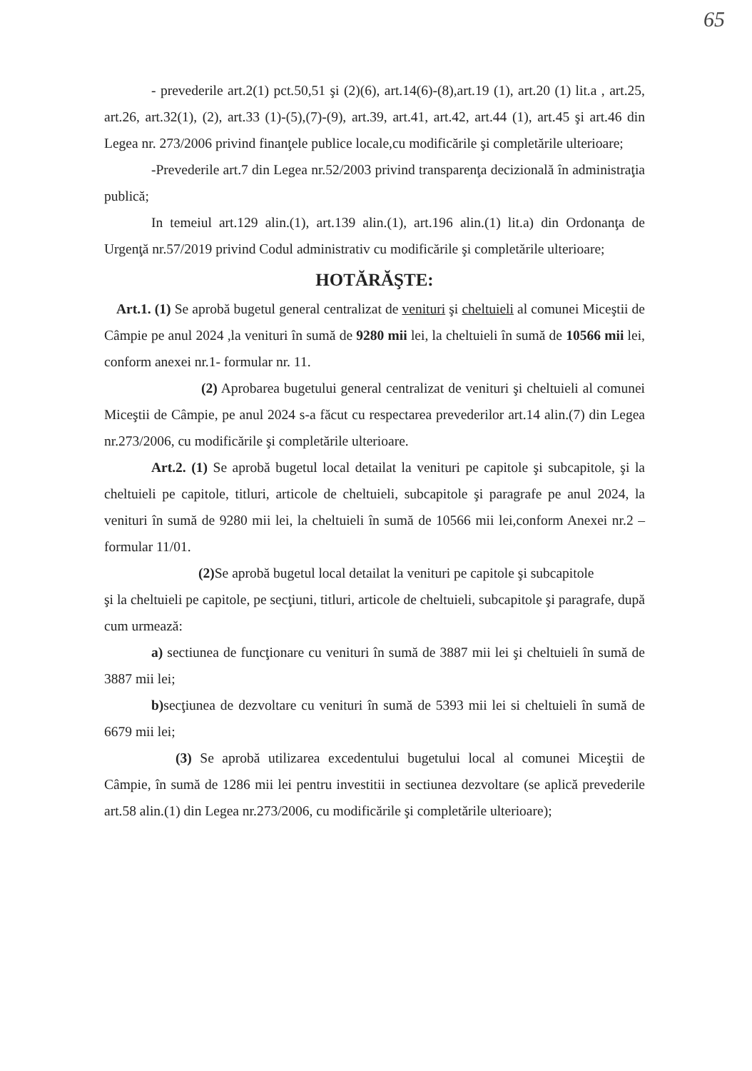65
- prevederile art.2(1) pct.50,51 şi (2)(6), art.14(6)-(8),art.19 (1), art.20 (1) lit.a , art.25, art.26, art.32(1), (2), art.33 (1)-(5),(7)-(9), art.39, art.41, art.42, art.44 (1), art.45 şi art.46 din Legea nr. 273/2006 privind finanţele publice locale,cu modificările şi completările ulterioare;
-Prevederile art.7 din Legea nr.52/2003 privind transparenţa decizională în administraţia publică;
In temeiul art.129 alin.(1), art.139 alin.(1), art.196 alin.(1) lit.a) din Ordonanţa de Urgenţă nr.57/2019 privind Codul administrativ cu modificările şi completările ulterioare;
HOTĂRĂŞTE:
Art.1. (1) Se aprobă bugetul general centralizat de venituri şi cheltuieli al comunei Miceştii de Câmpie pe anul 2024 ,la venituri în sumă de 9280 mii lei, la cheltuieli în sumă de 10566 mii lei, conform anexei nr.1- formular nr. 11.
(2) Aprobarea bugetului general centralizat de venituri şi cheltuieli al comunei Miceştii de Câmpie, pe anul 2024 s-a făcut cu respectarea prevederilor art.14 alin.(7) din Legea nr.273/2006, cu modificările şi completările ulterioare.
Art.2. (1) Se aprobă bugetul local detailat la venituri pe capitole şi subcapitole, şi la cheltuieli pe capitole, titluri, articole de cheltuieli, subcapitole şi paragrafe pe anul 2024, la venituri în sumă de 9280 mii lei, la cheltuieli în sumă de 10566 mii lei,conform Anexei nr.2 – formular 11/01.
(2) Se aprobă bugetul local detailat la venituri pe capitole şi subcapitole
şi la cheltuieli pe capitole, pe secţiuni, titluri, articole de cheltuieli, subcapitole şi paragrafe, după cum urmează:
a) sectiunea de funcţionare cu venituri în sumă de 3887 mii lei şi cheltuieli în sumă de 3887 mii lei;
b) secţiunea de dezvoltare cu venituri în sumă de 5393 mii lei si cheltuieli în sumă de 6679 mii lei;
(3) Se aprobă utilizarea excedentului bugetului local al comunei Miceştii de Câmpie, în sumă de 1286 mii lei pentru investitii in sectiunea dezvoltare (se aplică prevederile art.58 alin.(1) din Legea nr.273/2006, cu modificările şi completările ulterioare);